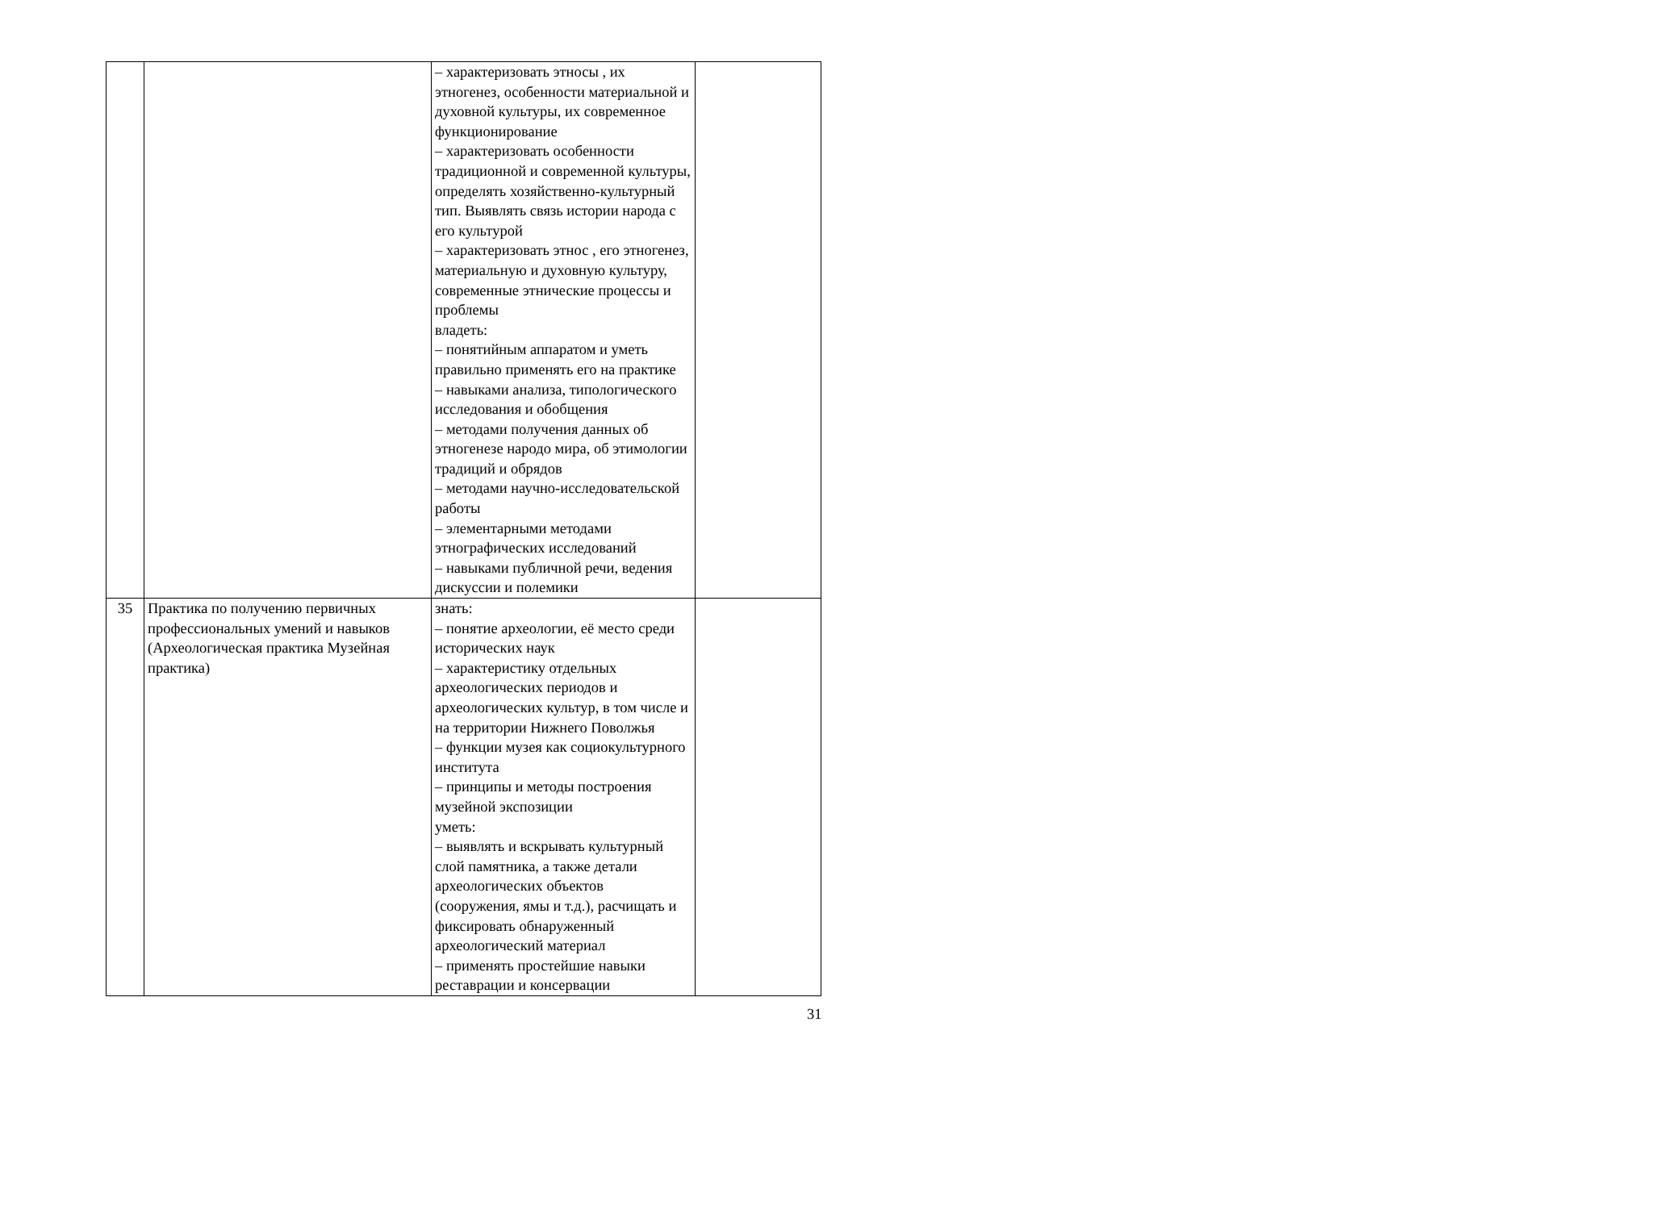| | | – характеризовать этносы , их этногенез, особенности материальной и духовной культуры, их современное функционирование – характеризовать особенности традиционной и современной культуры, определять хозяйственно-культурный тип. Выявлять связь истории народа с его культурой – характеризовать этнос , его этногенез, материальную и духовную культуру, современные этнические процессы и проблемы владеть: – понятийным аппаратом и уметь правильно применять его на практике – навыками анализа, типологического исследования и обобщения – методами получения данных об этногенезе народо мира, об этимологии традиций и обрядов – методами научно-исследовательской работы – элементарными методами этнографических исследований – навыками публичной речи, ведения дискуссии и полемики | |
| 35 | Практика по получению первичных профессиональных умений и навыков (Археологическая практика Музейная практика) | знать: – понятие археологии, её место среди исторических наук – характеристику отдельных археологических периодов и археологических культур, в том числе и на территории Нижнего Поволжья – функции музея как социокультурного института – принципы и методы построения музейной экспозиции уметь: – выявлять и вскрывать культурный слой памятника, а также детали археологических объектов (сооружения, ямы и т.д.), расчищать и фиксировать обнаруженный археологический материал – применять простейшие навыки реставрации и консервации | |
31